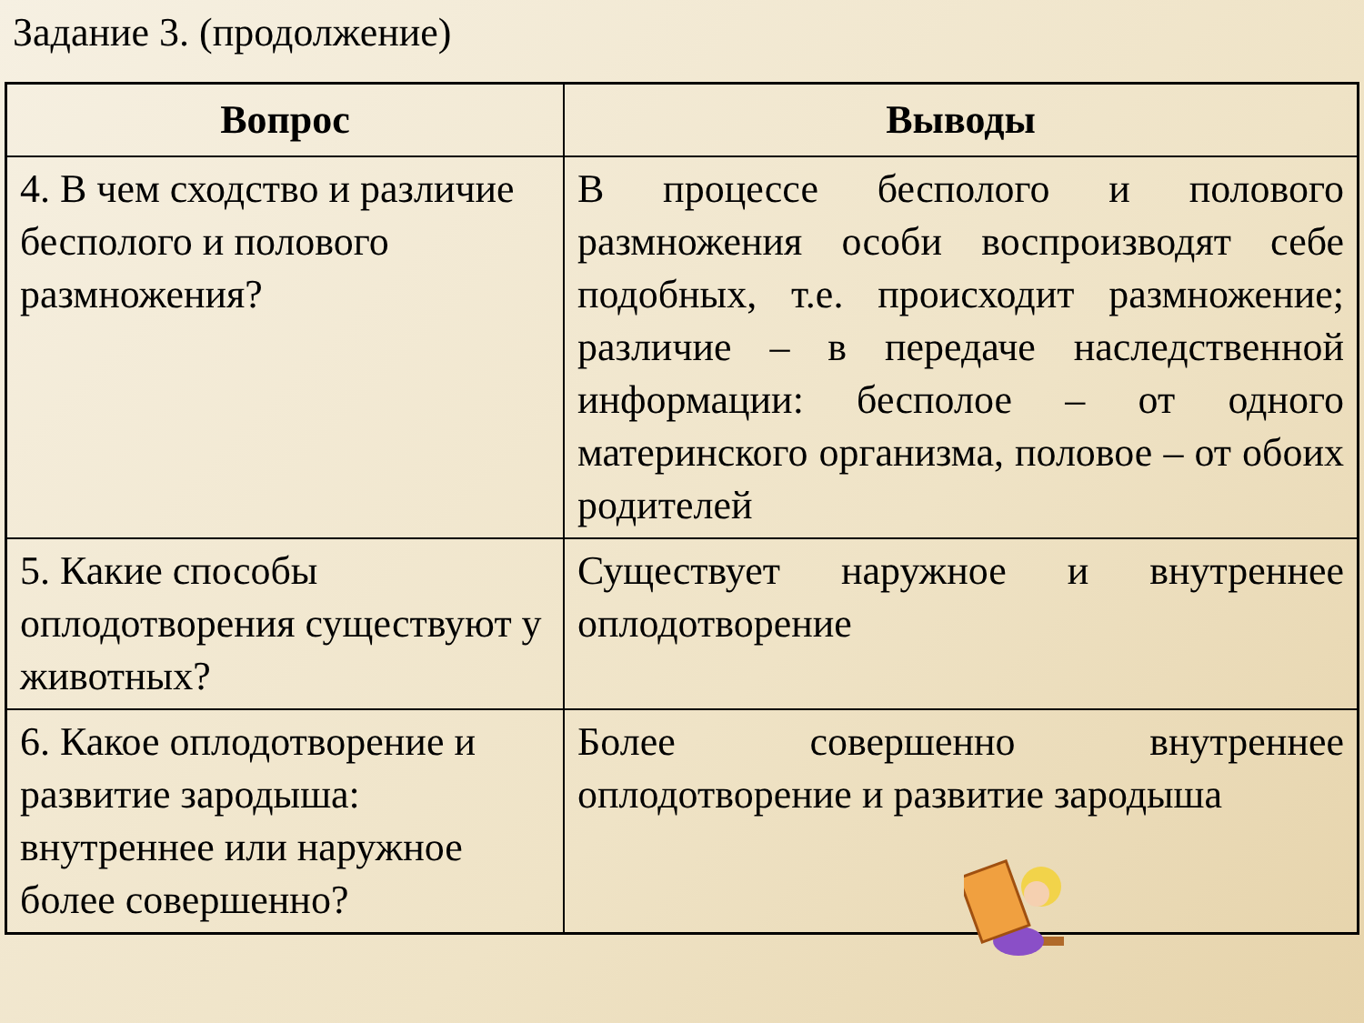Задание 3. (продолжение)
| Вопрос | Выводы |
| --- | --- |
| 4. В чем сходство и различие бесполого и полового размножения? | В процессе бесполого и полового размножения особи воспроизводят себе подобных, т.е. происходит размножение; различие – в передаче наследственной информации: бесполое – от одного материнского организма, половое – от обоих родителей |
| 5. Какие способы оплодотворения существуют у животных? | Существует наружное и внутреннее оплодотворение |
| 6. Какое оплодотворение и развитие зародыша: внутреннее или наружное более совершенно? | Более совершенно внутреннее оплодотворение и развитие зародыша |